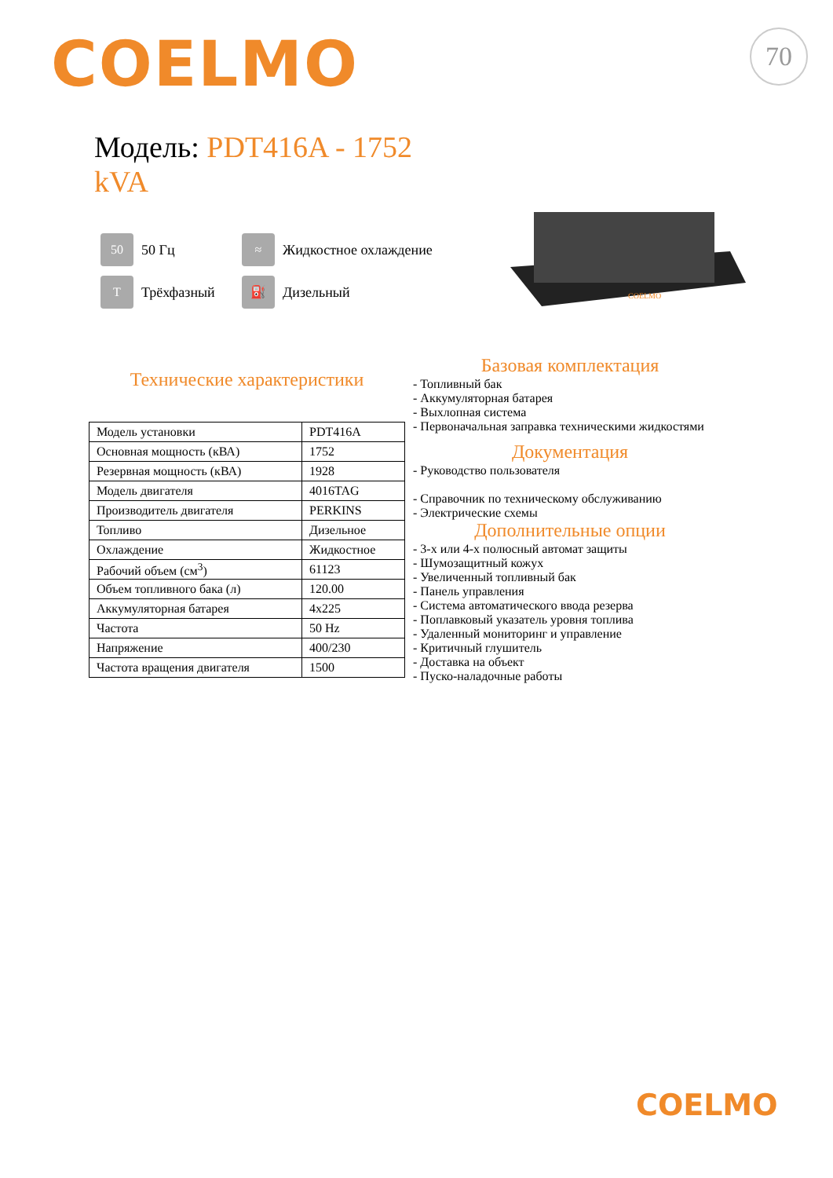COELMO 70
Модель: PDT416A - 1752 kVA
50 50 Гц
≈ Жидкостное охлаждение
T Трёхфазный
⛽ Дизельный
COELMO
Технические характеристики
| Модель установки | PDT416A |
| Основная мощность (кВА) | 1752 |
| Резервная мощность (кВА) | 1928 |
| Модель двигателя | 4016TAG |
| Производитель двигателя | PERKINS |
| Топливо | Дизельное |
| Охлаждение | Жидкостное |
| Рабочий объем (см<sup>3</sup>) | 61123 |
| Объем топливного бака (л) | 120.00 |
| Аккумуляторная батарея | 4x225 |
| Частота | 50 Hz |
| Напряжение | 400/230 |
| Частота вращения двигателя | 1500 |
Базовая комплектация
- Топливный бак
- Аккумуляторная батарея
- Выхлопная система
- Первоначальная заправка техническими жидкостями
Документация
- Руководство пользователя
- Справочник по техническому обслуживанию
- Электрические схемы
Дополнительные опции
- 3-х или 4-х полюсный автомат защиты
- Шумозащитный кожух
- Увеличенный топливный бак
- Панель управления
- Система автоматического ввода резерва
- Поплавковый указатель уровня топлива
- Удаленный мониторинг и управление
- Критичный глушитель
- Доставка на объект
- Пуско-наладочные работы
COELMO